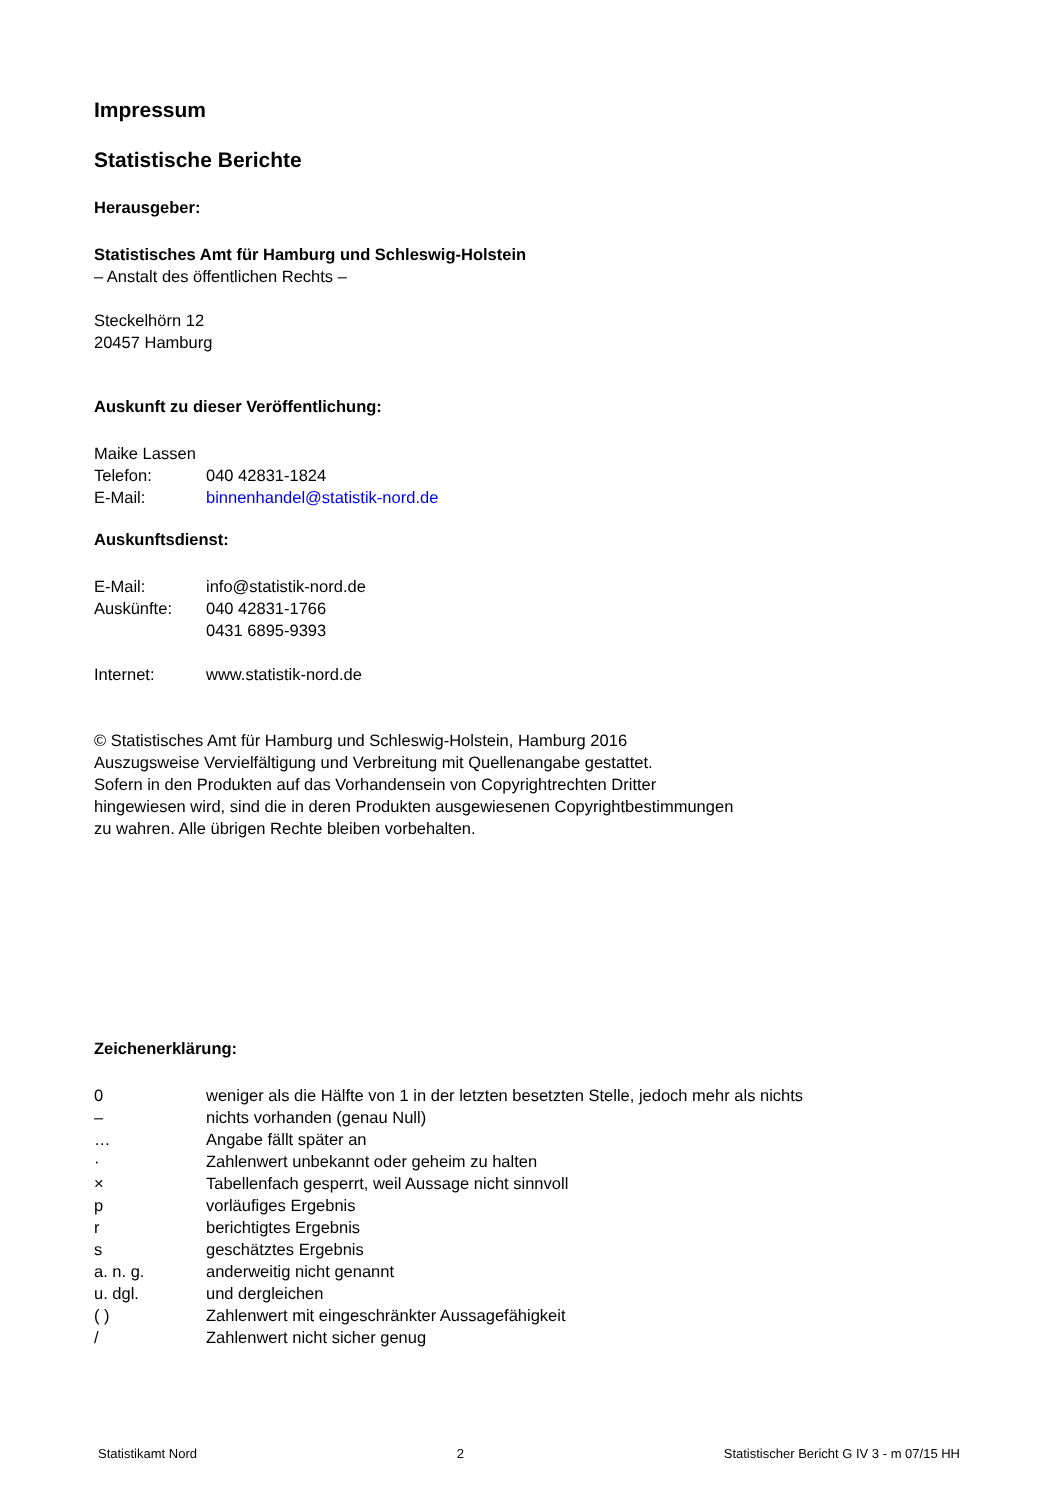Impressum
Statistische Berichte
Herausgeber:
Statistisches Amt für Hamburg und Schleswig-Holstein
– Anstalt des öffentlichen Rechts –
Steckelhörn 12
20457 Hamburg
Auskunft zu dieser Veröffentlichung:
Maike Lassen
| Telefon: | 040 42831-1824 |
| E-Mail: | binnenhandel@statistik-nord.de |
Auskunftsdienst:
| E-Mail: | info@statistik-nord.de |
| Auskünfte: | 040 42831-1766 0431 6895-9393 |
| Internet: | www.statistik-nord.de |
© Statistisches Amt für Hamburg und Schleswig-Holstein, Hamburg 2016
Auszugsweise Vervielfältigung und Verbreitung mit Quellenangabe gestattet.
Sofern in den Produkten auf das Vorhandensein von Copyrightrechten Dritter
hingewiesen wird, sind die in deren Produkten ausgewiesenen Copyrightbestimmungen
zu wahren. Alle übrigen Rechte bleiben vorbehalten.
Zeichenerklärung:
| 0 | weniger als die Hälfte von 1 in der letzten besetzten Stelle, jedoch mehr als nichts |
| – | nichts vorhanden (genau Null) |
| … | Angabe fällt später an |
| · | Zahlenwert unbekannt oder geheim zu halten |
| × | Tabellenfach gesperrt, weil Aussage nicht sinnvoll |
| p | vorläufiges Ergebnis |
| r | berichtigtes Ergebnis |
| s | geschätztes Ergebnis |
| a. n. g. | anderweitig nicht genannt |
| u. dgl. | und dergleichen |
| ( ) | Zahlenwert mit eingeschränkter Aussagefähigkeit |
| / | Zahlenwert nicht sicher genug |
Statistikamt Nord 2 Statistischer Bericht G IV 3 - m 07/15 HH